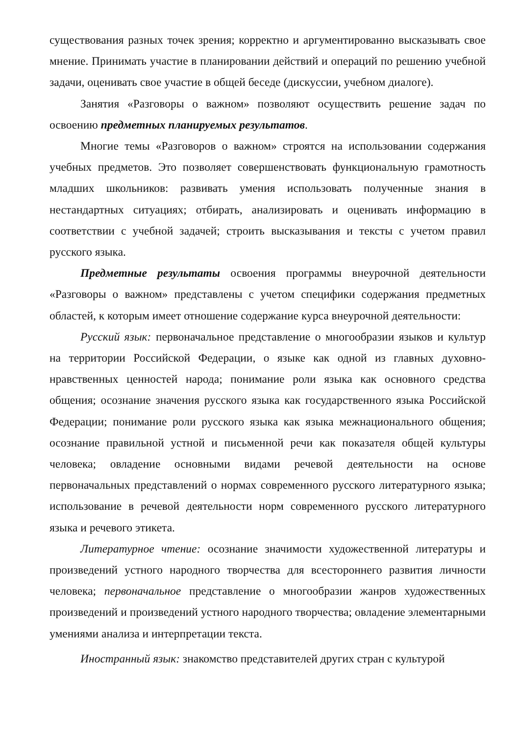существования разных точек зрения; корректно и аргументированно высказывать свое мнение. Принимать участие в планировании действий и операций по решению учебной задачи, оценивать свое участие в общей беседе (дискуссии, учебном диалоге).
Занятия «Разговоры о важном» позволяют осуществить решение задач по освоению предметных планируемых результатов.
Многие темы «Разговоров о важном» строятся на использовании содержания учебных предметов. Это позволяет совершенствовать функциональную грамотность младших школьников: развивать умения использовать полученные знания в нестандартных ситуациях; отбирать, анализировать и оценивать информацию в соответствии с учебной задачей; строить высказывания и тексты с учетом правил русского языка.
Предметные результаты освоения программы внеурочной деятельности «Разговоры о важном» представлены с учетом специфики содержания предметных областей, к которым имеет отношение содержание курса внеурочной деятельности:
Русский язык: первоначальное представление о многообразии языков и культур на территории Российской Федерации, о языке как одной из главных духовно-нравственных ценностей народа; понимание роли языка как основного средства общения; осознание значения русского языка как государственного языка Российской Федерации; понимание роли русского языка как языка межнационального общения; осознание правильной устной и письменной речи как показателя общей культуры человека; овладение основными видами речевой деятельности на основе первоначальных представлений о нормах современного русского литературного языка; использование в речевой деятельности норм современного русского литературного языка и речевого этикета.
Литературное чтение: осознание значимости художественной литературы и произведений устного народного творчества для всестороннего развития личности человека; первоначальное представление о многообразии жанров художественных произведений и произведений устного народного творчества; овладение элементарными умениями анализа и интерпретации текста.
Иностранный язык: знакомство представителей других стран с культурой